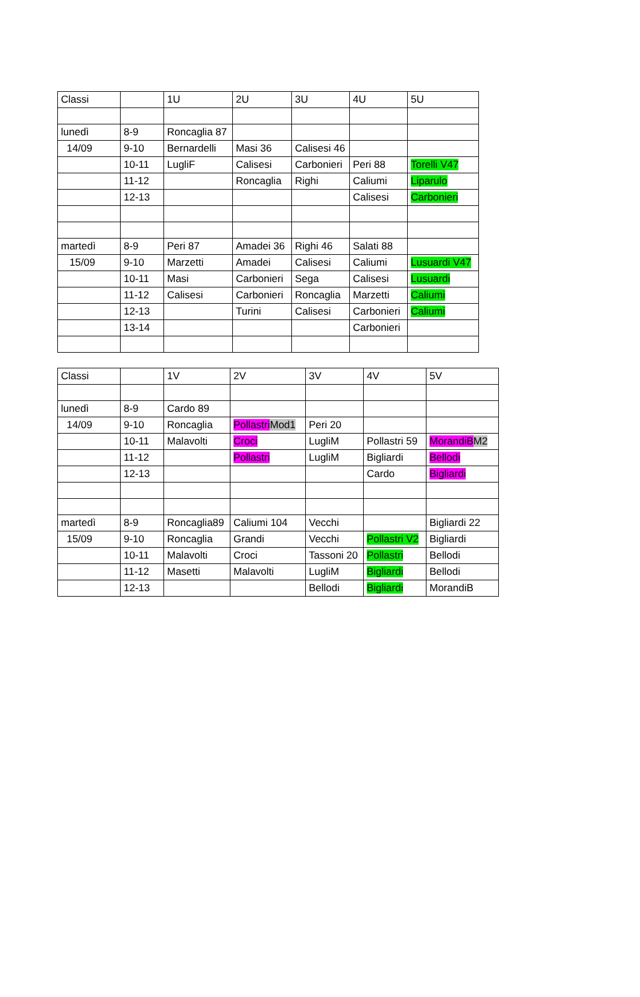| Classi | | 1U | 2U | 3U | 4U | 5U |
| lunedì | 8-9 | Roncaglia 87 | | | | |
| 14/09 | 9-10 | Bernardelli | Masi 36 | Calisesi 46 | | |
| | 10-11 | LugliF | Calisesi | Carbonieri | Peri 88 | Torelli V47 |
| | 11-12 | | Roncaglia | Righi | Caliumi | Liparulo |
| | 12-13 | | | | Calisesi | Carbonieri |
| martedì | 8-9 | Peri 87 | Amadei 36 | Righi 46 | Salati 88 | |
| 15/09 | 9-10 | Marzetti | Amadei | Calisesi | Caliumi | Lusuardi V47 |
| | 10-11 | Masi | Carbonieri | Sega | Calisesi | Lusuardi |
| | 11-12 | Calisesi | Carbonieri | Roncaglia | Marzetti | Caliumi |
| | 12-13 | | Turini | Calisesi | Carbonieri | Caliumi |
| | 13-14 | | | | Carbonieri | |
| Classi | | 1V | 2V | 3V | 4V | 5V |
| lunedì | 8-9 | Cardo 89 | | | | |
| 14/09 | 9-10 | Roncaglia | Pollastri Mod1 | Peri 20 | | |
| | 10-11 | Malavolti | Croci | LugliM | Pollastri 59 | MorandiB M2 |
| | 11-12 | | Pollastri | LugliM | Bigliardi | Bellodi |
| | 12-13 | | | | Cardo | Bigliardi |
| martedì | 8-9 | Roncaglia89 | Caliumi 104 | Vecchi | | Bigliardi 22 |
| 15/09 | 9-10 | Roncaglia | Grandi | Vecchi | Pollastri V2 | Bigliardi |
| | 10-11 | Malavolti | Croci | Tassoni 20 | Pollastri | Bellodi |
| | 11-12 | Masetti | Malavolti | LugliM | Bigliardi | Bellodi |
| | 12-13 | | | Bellodi | Bigliardi | MorandiB |